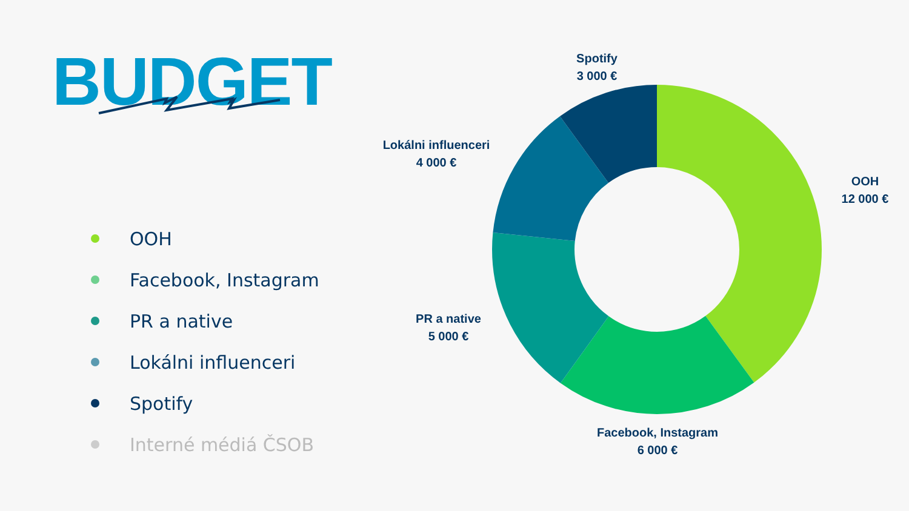BUDGET
OOH
Facebook, Instagram
PR a native
Lokálni influenceri
Spotify
Interné médiá ČSOB
Spotify
3 000 €
Lokálni influenceri
4 000 €
OOH
12 000 €
PR a native
5 000 €
Facebook, Instagram
6 000 €